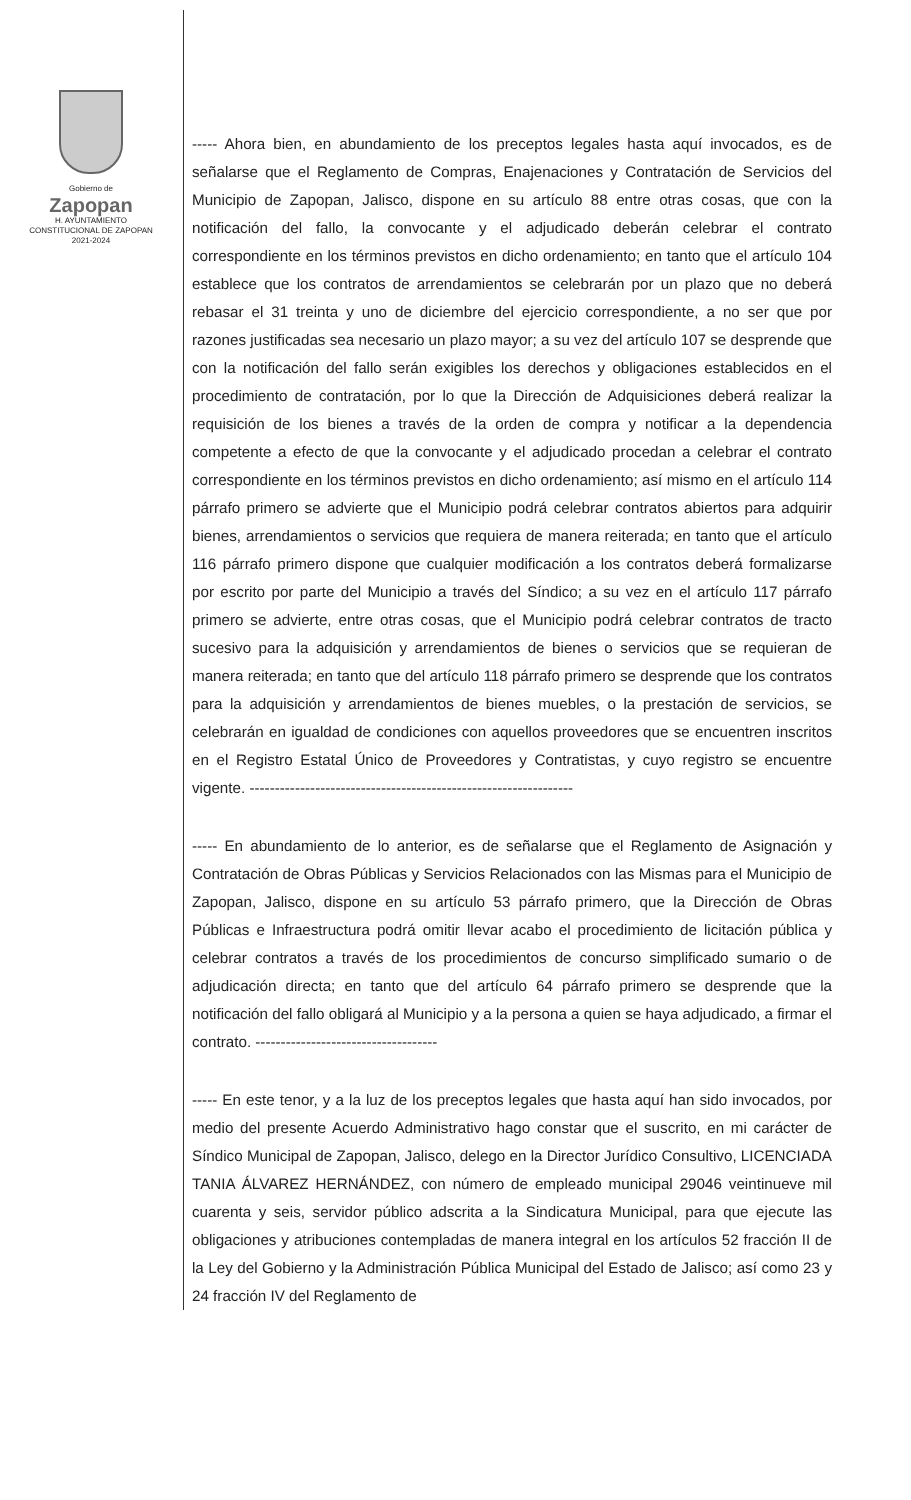Gobierno de
Zapopan
H. AYUNTAMIENTO
CONSTITUCIONAL DE ZAPOPAN
2021-2024
----- Ahora bien, en abundamiento de los preceptos legales hasta aquí invocados, es de señalarse que el Reglamento de Compras, Enajenaciones y Contratación de Servicios del Municipio de Zapopan, Jalisco, dispone en su artículo 88 entre otras cosas, que con la notificación del fallo, la convocante y el adjudicado deberán celebrar el contrato correspondiente en los términos previstos en dicho ordenamiento; en tanto que el artículo 104 establece que los contratos de arrendamientos se celebrarán por un plazo que no deberá rebasar el 31 treinta y uno de diciembre del ejercicio correspondiente, a no ser que por razones justificadas sea necesario un plazo mayor; a su vez del artículo 107 se desprende que con la notificación del fallo serán exigibles los derechos y obligaciones establecidos en el procedimiento de contratación, por lo que la Dirección de Adquisiciones deberá realizar la requisición de los bienes a través de la orden de compra y notificar a la dependencia competente a efecto de que la convocante y el adjudicado procedan a celebrar el contrato correspondiente en los términos previstos en dicho ordenamiento; así mismo en el artículo 114 párrafo primero se advierte que el Municipio podrá celebrar contratos abiertos para adquirir bienes, arrendamientos o servicios que requiera de manera reiterada; en tanto que el artículo 116 párrafo primero dispone que cualquier modificación a los contratos deberá formalizarse por escrito por parte del Municipio a través del Síndico; a su vez en el artículo 117 párrafo primero se advierte, entre otras cosas, que el Municipio podrá celebrar contratos de tracto sucesivo para la adquisición y arrendamientos de bienes o servicios que se requieran de manera reiterada; en tanto que del artículo 118 párrafo primero se desprende que los contratos para la adquisición y arrendamientos de bienes muebles, o la prestación de servicios, se celebrarán en igualdad de condiciones con aquellos proveedores que se encuentren inscritos en el Registro Estatal Único de Proveedores y Contratistas, y cuyo registro se encuentre vigente. ----------------------------------------------------------------
----- En abundamiento de lo anterior, es de señalarse que el Reglamento de Asignación y Contratación de Obras Públicas y Servicios Relacionados con las Mismas para el Municipio de Zapopan, Jalisco, dispone en su artículo 53 párrafo primero, que la Dirección de Obras Públicas e Infraestructura podrá omitir llevar acabo el procedimiento de licitación pública y celebrar contratos a través de los procedimientos de concurso simplificado sumario o de adjudicación directa; en tanto que del artículo 64 párrafo primero se desprende que la notificación del fallo obligará al Municipio y a la persona a quien se haya adjudicado, a firmar el contrato. ------------------------------------
----- En este tenor, y a la luz de los preceptos legales que hasta aquí han sido invocados, por medio del presente Acuerdo Administrativo hago constar que el suscrito, en mi carácter de Síndico Municipal de Zapopan, Jalisco, delego en la Director Jurídico Consultivo, LICENCIADA TANIA ÁLVAREZ HERNÁNDEZ, con número de empleado municipal 29046 veintinueve mil cuarenta y seis, servidor público adscrita a la Sindicatura Municipal, para que ejecute las obligaciones y atribuciones contempladas de manera integral en los artículos 52 fracción II de la Ley del Gobierno y la Administración Pública Municipal del Estado de Jalisco; así como 23 y 24 fracción IV del Reglamento de